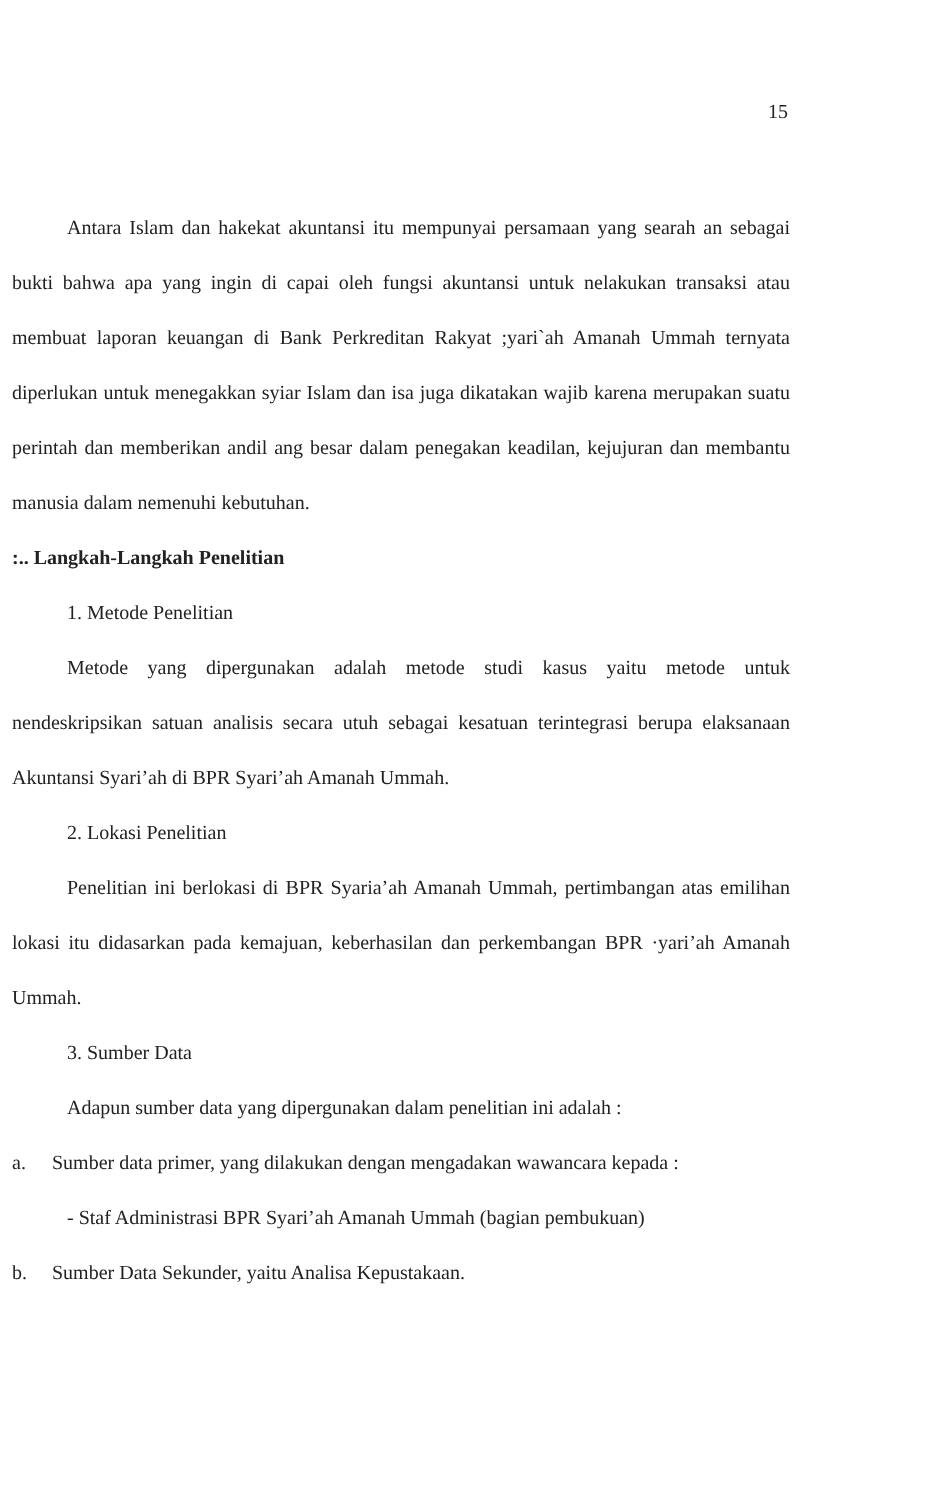15
Antara Islam dan hakekat akuntansi itu mempunyai persamaan yang searah an sebagai bukti bahwa apa yang ingin di capai oleh fungsi akuntansi untuk nelakukan transaksi atau membuat laporan keuangan di Bank Perkreditan Rakyat ;yari`ah Amanah Ummah ternyata diperlukan untuk menegakkan syiar Islam dan isa juga dikatakan wajib karena merupakan suatu perintah dan memberikan andil ang besar dalam penegakan keadilan, kejujuran dan membantu manusia dalam nemenuhi kebutuhan.
:.. Langkah-Langkah Penelitian
1. Metode Penelitian
Metode yang dipergunakan adalah metode studi kasus yaitu metode untuk nendeskripsikan satuan analisis secara utuh sebagai kesatuan terintegrasi berupa elaksanaan Akuntansi Syari’ah di BPR Syari’ah Amanah Ummah.
2. Lokasi Penelitian
Penelitian ini berlokasi di BPR Syaria’ah Amanah Ummah, pertimbangan atas emilihan lokasi itu didasarkan pada kemajuan, keberhasilan dan perkembangan BPR ·yari’ah Amanah Ummah.
3. Sumber Data
Adapun sumber data yang dipergunakan dalam penelitian ini adalah :
a. Sumber data primer, yang dilakukan dengan mengadakan wawancara kepada :
- Staf Administrasi BPR Syari’ah Amanah Ummah (bagian pembukuan)
b. Sumber Data Sekunder, yaitu Analisa Kepustakaan.